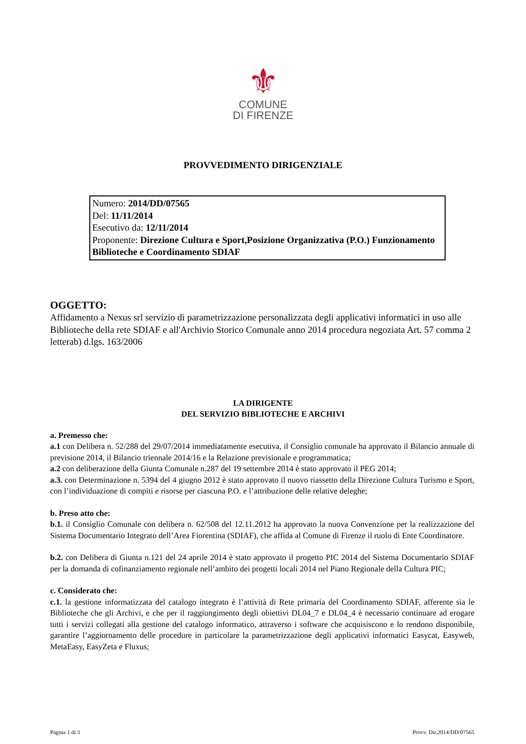⚜
COMUNE
DI FIRENZE
PROVVEDIMENTO DIRIGENZIALE
Numero: 2014/DD/07565
Del: 11/11/2014
Esecutivo da: 12/11/2014
Proponente: Direzione Cultura e Sport,Posizione Organizzativa (P.O.) Funzionamento Biblioteche e Coordinamento SDIAF
OGGETTO:
Affidamento a Nexus srl servizio di parametrizzazione personalizzata degli applicativi informatici in uso alle Biblioteche della rete SDIAF e all'Archivio Storico Comunale anno 2014 procedura negoziata Art. 57 comma 2 letterab) d.lgs. 163/2006
LA DIRIGENTE
DEL SERVIZIO BIBLIOTECHE E ARCHIVI
a. Premesso che:
a.1 con Delibera n. 52/288 del 29/07/2014 immediatamente esecutiva, il Consiglio comunale ha approvato il Bilancio annuale di previsione 2014, il Bilancio triennale 2014/16 e la Relazione previsionale e programmatica;
a.2 con deliberazione della Giunta Comunale n.287 del 19 settembre 2014 è stato approvato il PEG 2014;
a.3. con Determinazione n. 5394 del 4 giugno 2012 è stato approvato il nuovo riassetto della Direzione Cultura Turismo e Sport, con l’individuazione di compiti e risorse per ciascuna P.O. e l’attribuzione delle relative deleghe;
b. Preso atto che:
b.1. il Consiglio Comunale con delibera n. 62/508 del 12.11.2012 ha approvato la nuova Convenzione per la realizzazione del Sistema Documentario Integrato dell’Area Fiorentina (SDIAF), che affida al Comune di Firenze il ruolo di Ente Coordinatore.
b.2. con Delibera di Giunta n.121 del 24 aprile 2014 è stato approvato il progetto PIC 2014 del Sistema Documentario SDIAF per la domanda di cofinanziamento regionale nell’ambito dei progetti locali 2014 nel Piano Regionale della Cultura PIC;
c. Considerato che:
c.1. la gestione informatizzata del catalogo integrato è l’attività di Rete primaria del Coordinamento SDIAF, afferente sia le Biblioteche che gli Archivi, e che per il raggiungimento degli obiettivi DL04_7 e DL04_4 è necessario continuare ad erogare tutti i servizi collegati alla gestione del catalogo informatico, attraverso i software che acquisiscono e lo rendono disponibile, garantire l’aggiornamento delle procedure in particolare la parametrizzazione degli applicativi informatici Easycat, Easyweb, MetaEasy, EasyZeta e Fluxus;
Pagina 1 di 3 Provv. Dir.2014/DD/07565